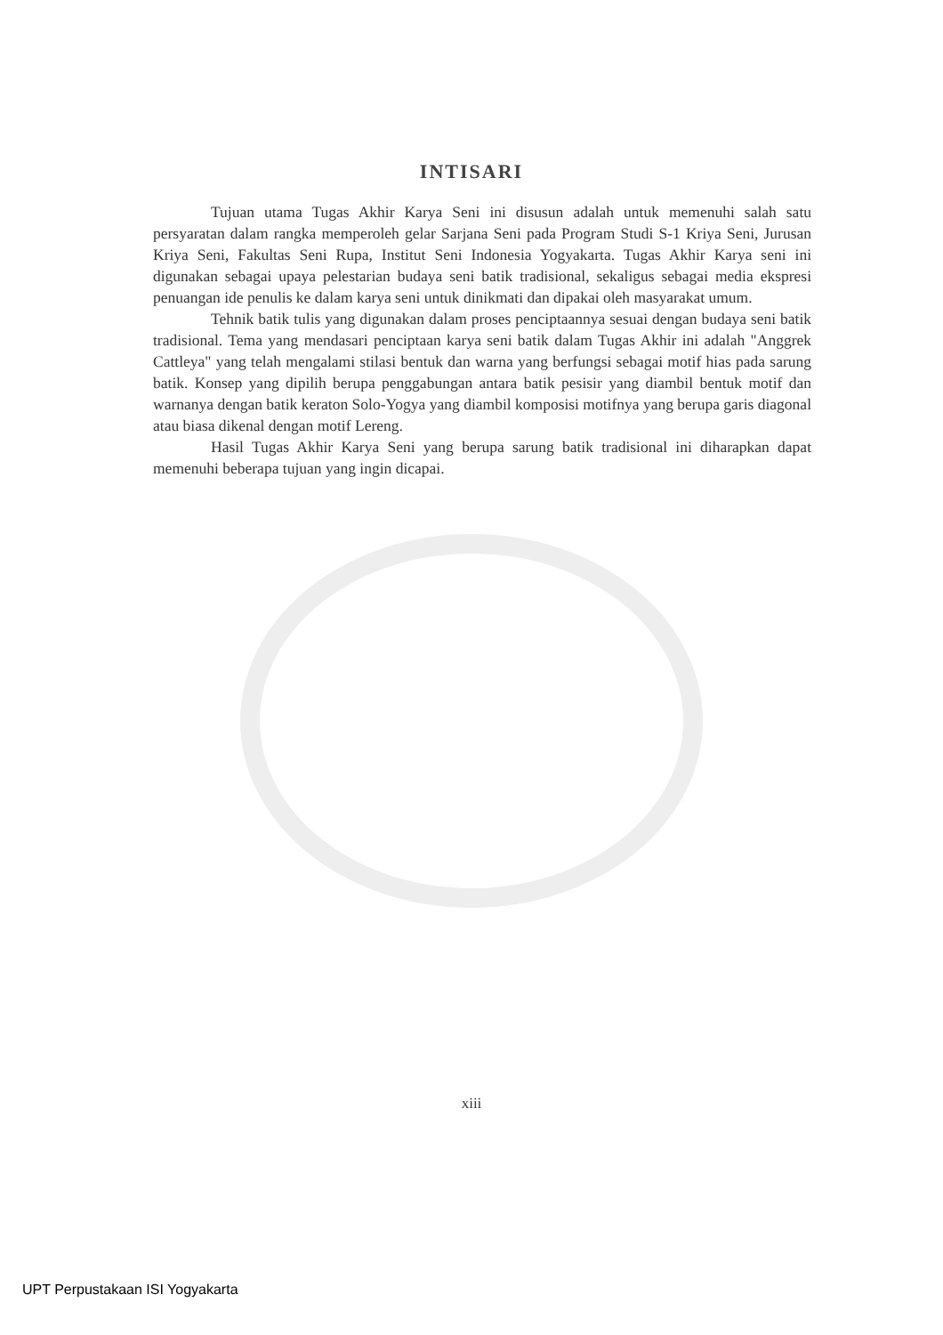INTISARI
Tujuan utama Tugas Akhir Karya Seni ini disusun adalah untuk memenuhi salah satu persyaratan dalam rangka memperoleh gelar Sarjana Seni pada Program Studi S-1 Kriya Seni, Jurusan Kriya Seni, Fakultas Seni Rupa, Institut Seni Indonesia Yogyakarta. Tugas Akhir Karya seni ini digunakan sebagai upaya pelestarian budaya seni batik tradisional, sekaligus sebagai media ekspresi penuangan ide penulis ke dalam karya seni untuk dinikmati dan dipakai oleh masyarakat umum.
Tehnik batik tulis yang digunakan dalam proses penciptaannya sesuai dengan budaya seni batik tradisional. Tema yang mendasari penciptaan karya seni batik dalam Tugas Akhir ini adalah "Anggrek Cattleya" yang telah mengalami stilasi bentuk dan warna yang berfungsi sebagai motif hias pada sarung batik. Konsep yang dipilih berupa penggabungan antara batik pesisir yang diambil bentuk motif dan warnanya dengan batik keraton Solo-Yogya yang diambil komposisi motifnya yang berupa garis diagonal atau biasa dikenal dengan motif Lereng.
Hasil Tugas Akhir Karya Seni yang berupa sarung batik tradisional ini diharapkan dapat memenuhi beberapa tujuan yang ingin dicapai.
xiii
UPT Perpustakaan ISI Yogyakarta